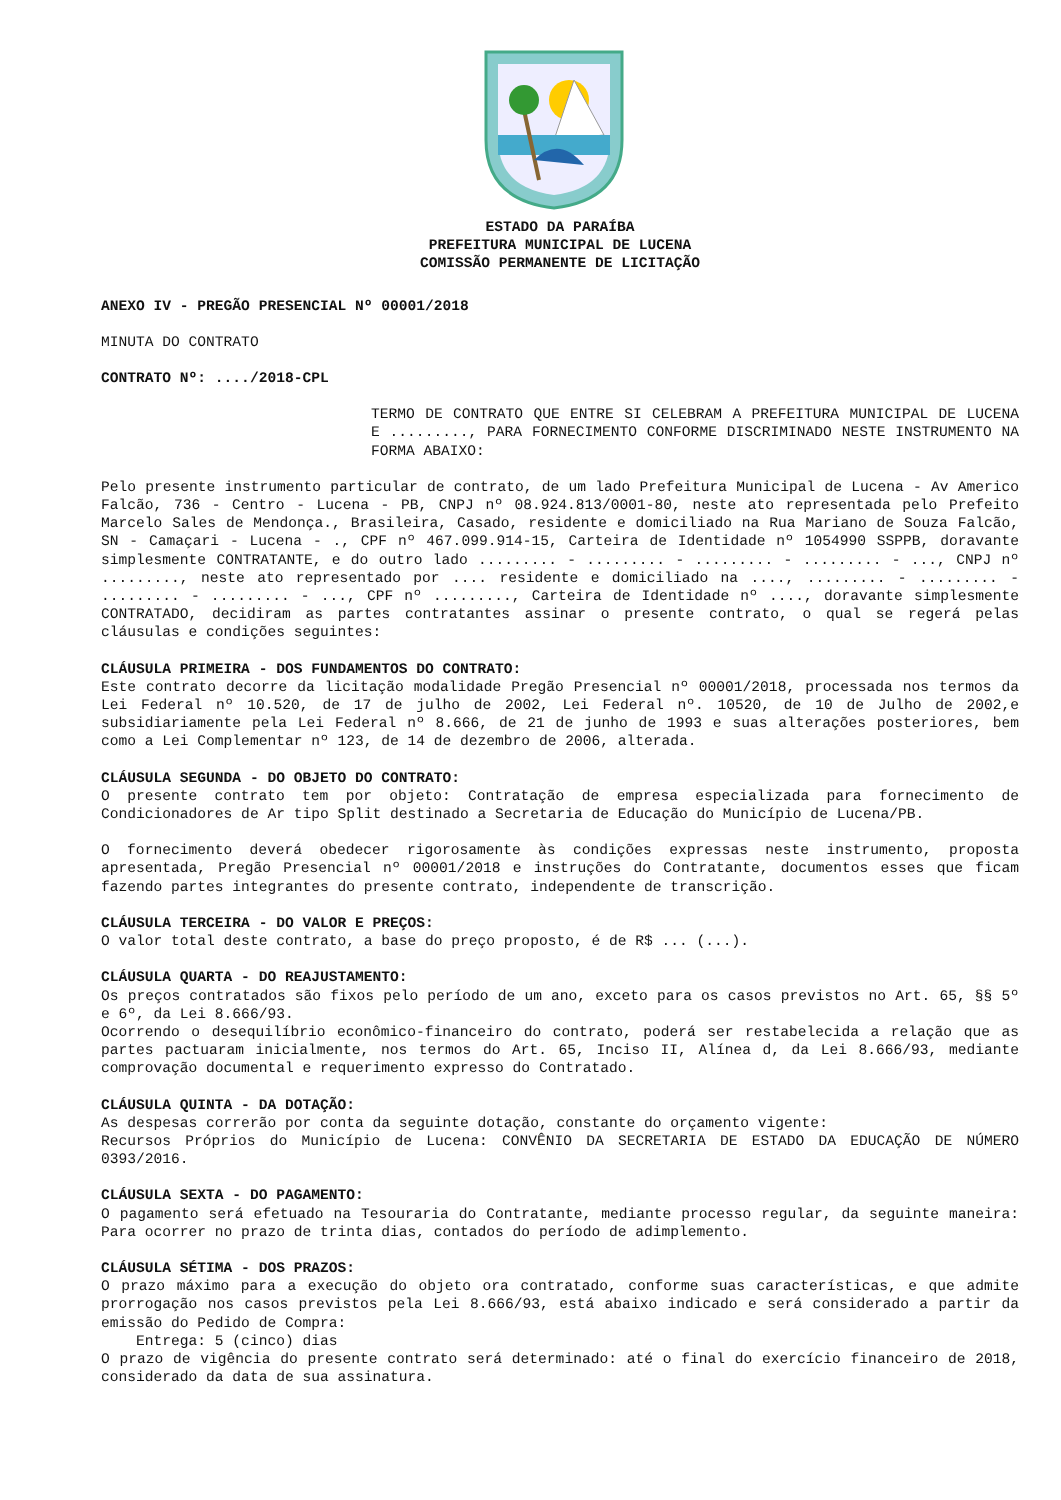ESTADO DA PARAÍBA
PREFEITURA MUNICIPAL DE LUCENA
COMISSÃO PERMANENTE DE LICITAÇÃO
ANEXO IV - PREGÃO PRESENCIAL Nº 00001/2018
MINUTA DO CONTRATO
CONTRATO Nº: ..../2018-CPL
TERMO DE CONTRATO QUE ENTRE SI CELEBRAM A PREFEITURA MUNICIPAL DE LUCENA E ........., PARA FORNECIMENTO CONFORME DISCRIMINADO NESTE INSTRUMENTO NA FORMA ABAIXO:
Pelo presente instrumento particular de contrato, de um lado Prefeitura Municipal de Lucena - Av Americo Falcão, 736 - Centro - Lucena - PB, CNPJ nº 08.924.813/0001-80, neste ato representada pelo Prefeito Marcelo Sales de Mendonça., Brasileira, Casado, residente e domiciliado na Rua Mariano de Souza Falcão, SN - Camaçari - Lucena - ., CPF nº 467.099.914-15, Carteira de Identidade nº 1054990 SSPPB, doravante simplesmente CONTRATANTE, e do outro lado ......... - ......... - ......... - ......... - ..., CNPJ nº ........., neste ato representado por .... residente e domiciliado na ...., ......... - ......... - ......... - ......... - ..., CPF nº ........., Carteira de Identidade nº ...., doravante simplesmente CONTRATADO, decidiram as partes contratantes assinar o presente contrato, o qual se regerá pelas cláusulas e condições seguintes:
CLÁUSULA PRIMEIRA - DOS FUNDAMENTOS DO CONTRATO:
Este contrato decorre da licitação modalidade Pregão Presencial nº 00001/2018, processada nos termos da Lei Federal nº 10.520, de 17 de julho de 2002, Lei Federal nº. 10520, de 10 de Julho de 2002,e subsidiariamente pela Lei Federal nº 8.666, de 21 de junho de 1993 e suas alterações posteriores, bem como a Lei Complementar nº 123, de 14 de dezembro de 2006, alterada.
CLÁUSULA SEGUNDA - DO OBJETO DO CONTRATO:
O presente contrato tem por objeto: Contratação de empresa especializada para fornecimento de Condicionadores de Ar tipo Split destinado a Secretaria de Educação do Município de Lucena/PB.
O fornecimento deverá obedecer rigorosamente às condições expressas neste instrumento, proposta apresentada, Pregão Presencial nº 00001/2018 e instruções do Contratante, documentos esses que ficam fazendo partes integrantes do presente contrato, independente de transcrição.
CLÁUSULA TERCEIRA - DO VALOR E PREÇOS:
O valor total deste contrato, a base do preço proposto, é de R$ ... (...).
CLÁUSULA QUARTA - DO REAJUSTAMENTO:
Os preços contratados são fixos pelo período de um ano, exceto para os casos previstos no Art. 65, §§ 5º e 6º, da Lei 8.666/93.
Ocorrendo o desequilíbrio econômico-financeiro do contrato, poderá ser restabelecida a relação que as partes pactuaram inicialmente, nos termos do Art. 65, Inciso II, Alínea d, da Lei 8.666/93, mediante comprovação documental e requerimento expresso do Contratado.
CLÁUSULA QUINTA - DA DOTAÇÃO:
As despesas correrão por conta da seguinte dotação, constante do orçamento vigente:
Recursos Próprios do Município de Lucena: CONVÊNIO DA SECRETARIA DE ESTADO DA EDUCAÇÃO DE NÚMERO 0393/2016.
CLÁUSULA SEXTA - DO PAGAMENTO:
O pagamento será efetuado na Tesouraria do Contratante, mediante processo regular, da seguinte maneira: Para ocorrer no prazo de trinta dias, contados do período de adimplemento.
CLÁUSULA SÉTIMA - DOS PRAZOS:
O prazo máximo para a execução do objeto ora contratado, conforme suas características, e que admite prorrogação nos casos previstos pela Lei 8.666/93, está abaixo indicado e será considerado a partir da emissão do Pedido de Compra:
Entrega: 5 (cinco) dias
O prazo de vigência do presente contrato será determinado: até o final do exercício financeiro de 2018, considerado da data de sua assinatura.